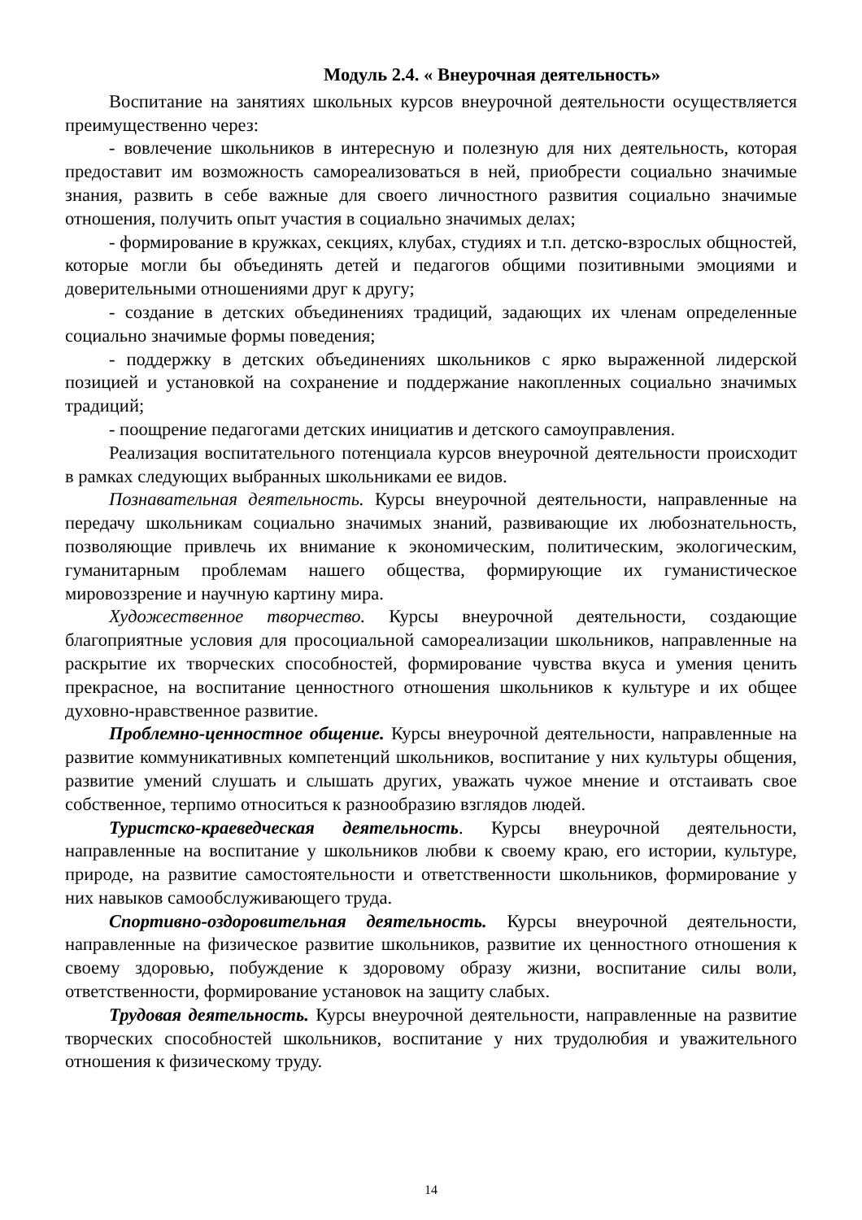Модуль 2.4. « Внеурочная деятельность»
Воспитание на занятиях школьных курсов внеурочной деятельности осуществляется преимущественно через:
- вовлечение школьников в интересную и полезную для них деятельность, которая предоставит им возможность самореализоваться в ней, приобрести социально значимые знания, развить в себе важные для своего личностного развития социально значимые отношения, получить опыт участия в социально значимых делах;
- формирование в кружках, секциях, клубах, студиях и т.п. детско-взрослых общностей, которые могли бы объединять детей и педагогов общими позитивными эмоциями и доверительными отношениями друг к другу;
- создание в детских объединениях традиций, задающих их членам определенные социально значимые формы поведения;
- поддержку в детских объединениях школьников с ярко выраженной лидерской позицией и установкой на сохранение и поддержание накопленных социально значимых традиций;
- поощрение педагогами детских инициатив и детского самоуправления.
Реализация воспитательного потенциала курсов внеурочной деятельности происходит в рамках следующих выбранных школьниками ее видов.
Познавательная деятельность. Курсы внеурочной деятельности, направленные на передачу школьникам социально значимых знаний, развивающие их любознательность, позволяющие привлечь их внимание к экономическим, политическим, экологическим, гуманитарным проблемам нашего общества, формирующие их гуманистическое мировоззрение и научную картину мира.
Художественное творчество. Курсы внеурочной деятельности, создающие благоприятные условия для просоциальной самореализации школьников, направленные на раскрытие их творческих способностей, формирование чувства вкуса и умения ценить прекрасное, на воспитание ценностного отношения школьников к культуре и их общее духовно-нравственное развитие.
Проблемно-ценностное общение. Курсы внеурочной деятельности, направленные на развитие коммуникативных компетенций школьников, воспитание у них культуры общения, развитие умений слушать и слышать других, уважать чужое мнение и отстаивать свое собственное, терпимо относиться к разнообразию взглядов людей.
Туристско-краеведческая деятельность. Курсы внеурочной деятельности, направленные на воспитание у школьников любви к своему краю, его истории, культуре, природе, на развитие самостоятельности и ответственности школьников, формирование у них навыков самообслуживающего труда.
Спортивно-оздоровительная деятельность. Курсы внеурочной деятельности, направленные на физическое развитие школьников, развитие их ценностного отношения к своему здоровью, побуждение к здоровому образу жизни, воспитание силы воли, ответственности, формирование установок на защиту слабых.
Трудовая деятельность. Курсы внеурочной деятельности, направленные на развитие творческих способностей школьников, воспитание у них трудолюбия и уважительного отношения к физическому труду.
14